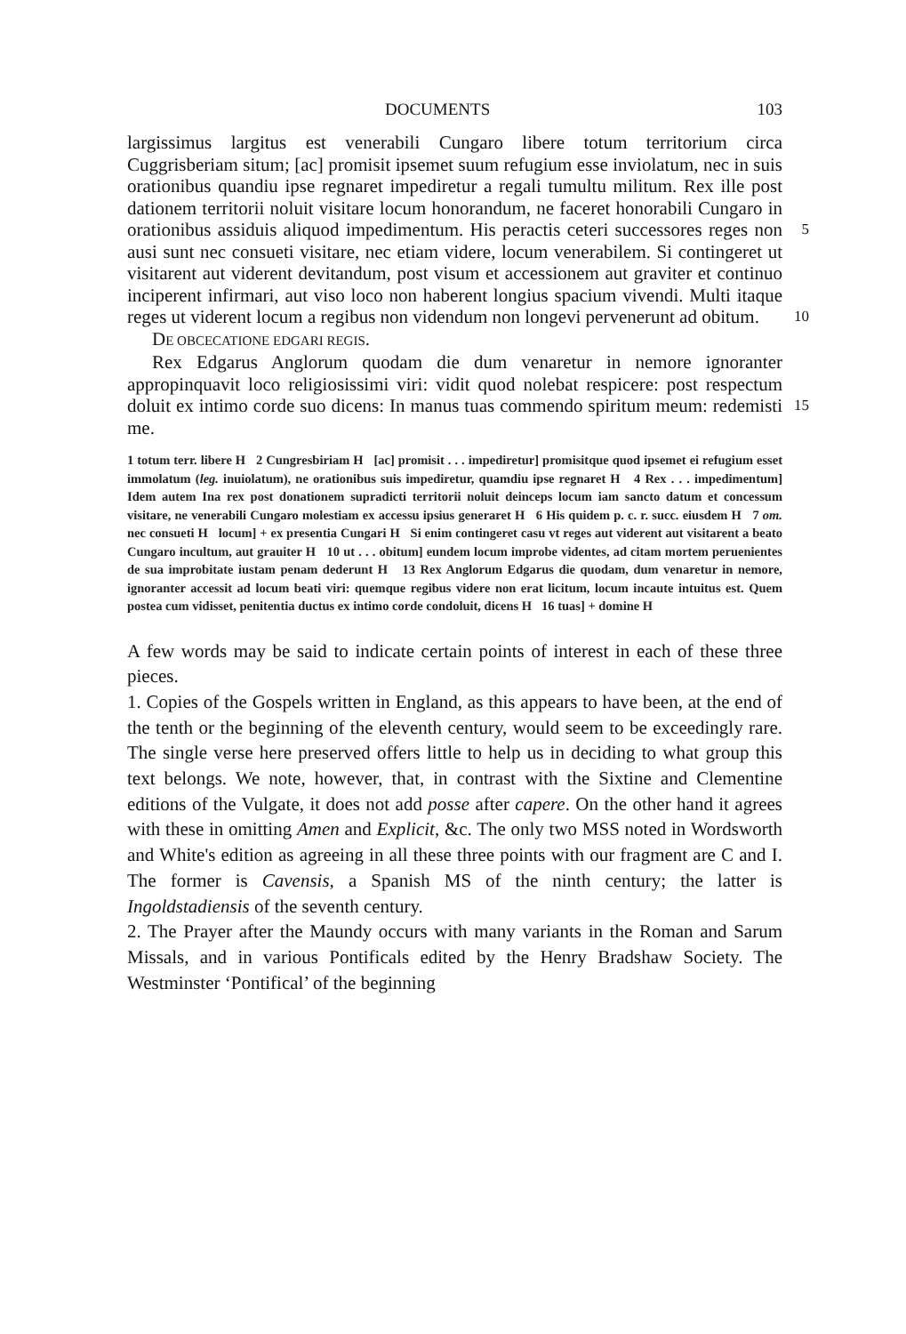DOCUMENTS 103
largissimus largitus est venerabili Cungaro libere totum territorium circa Cuggrisberiam situm; [ac] promisit ipsemet suum refugium esse inviolatum, nec in suis orationibus quandiu ipse regnaret impediretur a regali tumultu militum. Rex ille post dationem territorii noluit visitare locum honorandum, ne faceret honorabili Cungaro in orationibus assiduis 5 aliquod impedimentum. His peractis ceteri successores reges non ausi sunt nec consueti visitare, nec etiam videre, locum venerabilem. Si contingeret ut visitarent aut viderent devitandum, post visum et accessionem aut graviter et continuo inciperent infirmari, aut viso loco non haberent longius spacium vivendi. Multi itaque reges ut viderent 10 locum a regibus non videndum non longevi pervenerunt ad obitum.
DE OBCECATIONE EDGARI REGIS.
Rex Edgarus Anglorum quodam die dum venaretur in nemore ignoranter appropinquavit loco religiosissimi viri: vidit quod nolebat respicere: post respectum doluit ex intimo corde suo dicens: In manus 15 tuas commendo spiritum meum: redemisti me.
1 totum terr. libere H 2 Cungresbiriam H [ac] promisit . . . impediretur] promisitque quod ipsemet ei refugium esset immolatum (leg. inuiolatum), ne orationibus suis impediretur, quamdiu ipse regnaret H 4 Rex . . . impedimentum] Idem autem Ina rex post donationem supradicti territorii noluit deinceps locum iam sancto datum et concessum visitare, ne venerabili Cungaro molestiam ex accessu ipsius generaret H 6 His quidem p. c. r. succ. eiusdem H 7 om. nec consueti H locum] + ex presentia Cungari H Si enim contingeret casu vt reges aut viderent aut visitarent a beato Cungaro incultum, aut grauiter H 10 ut . . . obitum] eundem locum improbe videntes, ad citam mortem peruenientes de sua improbitate iustam penam dederunt H 13 Rex Anglorum Edgarus die quodam, dum venaretur in nemore, ignoranter accessit ad locum beati viri: quemque regibus videre non erat licitum, locum incaute intuitus est. Quem postea cum vidisset, penitentia ductus ex intimo corde condoluit, dicens H 16 tuas] + domine H
A few words may be said to indicate certain points of interest in each of these three pieces.
1. Copies of the Gospels written in England, as this appears to have been, at the end of the tenth or the beginning of the eleventh century, would seem to be exceedingly rare. The single verse here preserved offers little to help us in deciding to what group this text belongs. We note, however, that, in contrast with the Sixtine and Clementine editions of the Vulgate, it does not add posse after capere. On the other hand it agrees with these in omitting Amen and Explicit, &c. The only two MSS noted in Wordsworth and White's edition as agreeing in all these three points with our fragment are C and I. The former is Cavensis, a Spanish MS of the ninth century; the latter is Ingoldstadiensis of the seventh century.
2. The Prayer after the Maundy occurs with many variants in the Roman and Sarum Missals, and in various Pontificals edited by the Henry Bradshaw Society. The Westminster ‘Pontifical’ of the beginning